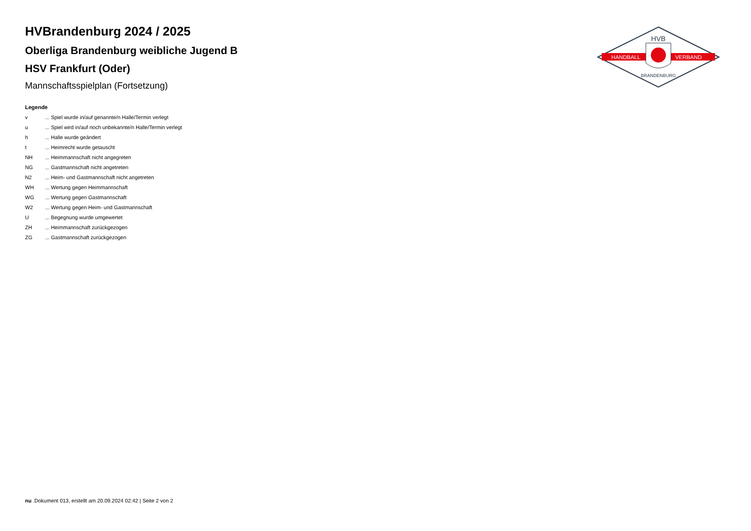HANDBALL
VERBAND
HVB
BRANDENBURG
HVBrandenburg 2024 / 2025
Oberliga Brandenburg weibliche Jugend B
HSV Frankfurt (Oder)
Mannschaftsspielplan (Fortsetzung)
Legende
v... Spiel wurde in/auf genannte/n Halle/Termin verlegt
u... Spiel wird in/auf noch unbekannte/n Halle/Termin verlegt
h... Halle wurde geändert
t... Heimrecht wurde getauscht
NH... Heimmannschaft nicht angegreten
NG... Gastmannschaft nicht angetreten
N2... Heim- und Gastmannschaft nicht angetreten
WH... Wertung gegen Heimmannschaft
WG... Wertung gegen Gastmannschaft
W2... Wertung gegen Heim- und Gastmannschaft
U... Begegnung wurde umgewertet
ZH... Heimmannschaft zurückgezogen
ZG... Gastmannschaft zurückgezogen
nu .Dokument 013, erstellt am 20.09.2024 02:42 | Seite 2 von 2